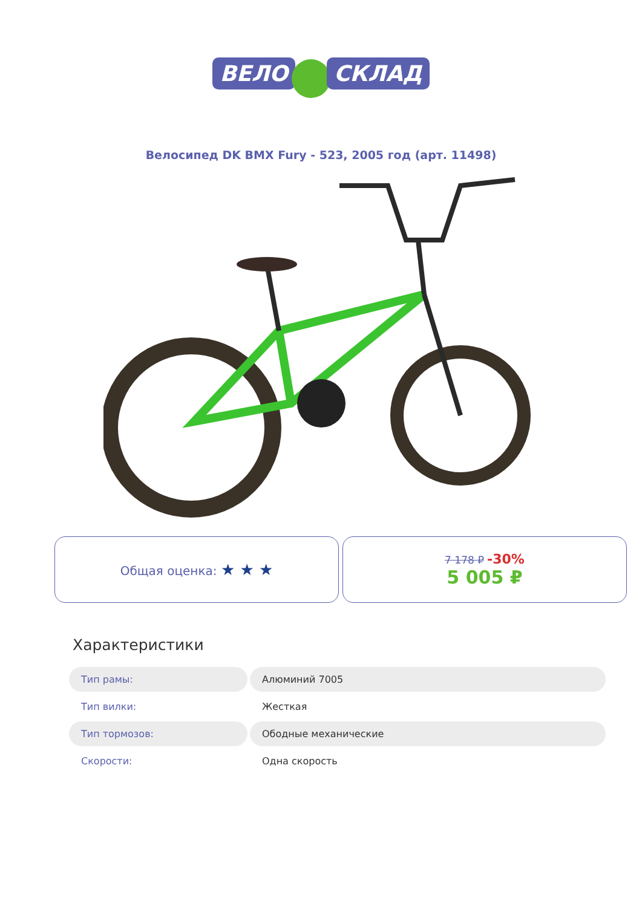ВЕЛО СКЛАД
Велосипед DK BMX Fury - 523, 2005 год (арт. 11498)
Общая оценка: ★ ★ ★
7 178 ₽ -30%
5 005 ₽
Характеристики
| Тип рамы: | Алюминий 7005 |
| Тип вилки: | Жесткая |
| Тип тормозов: | Ободные механические |
| Скорости: | Одна скорость |